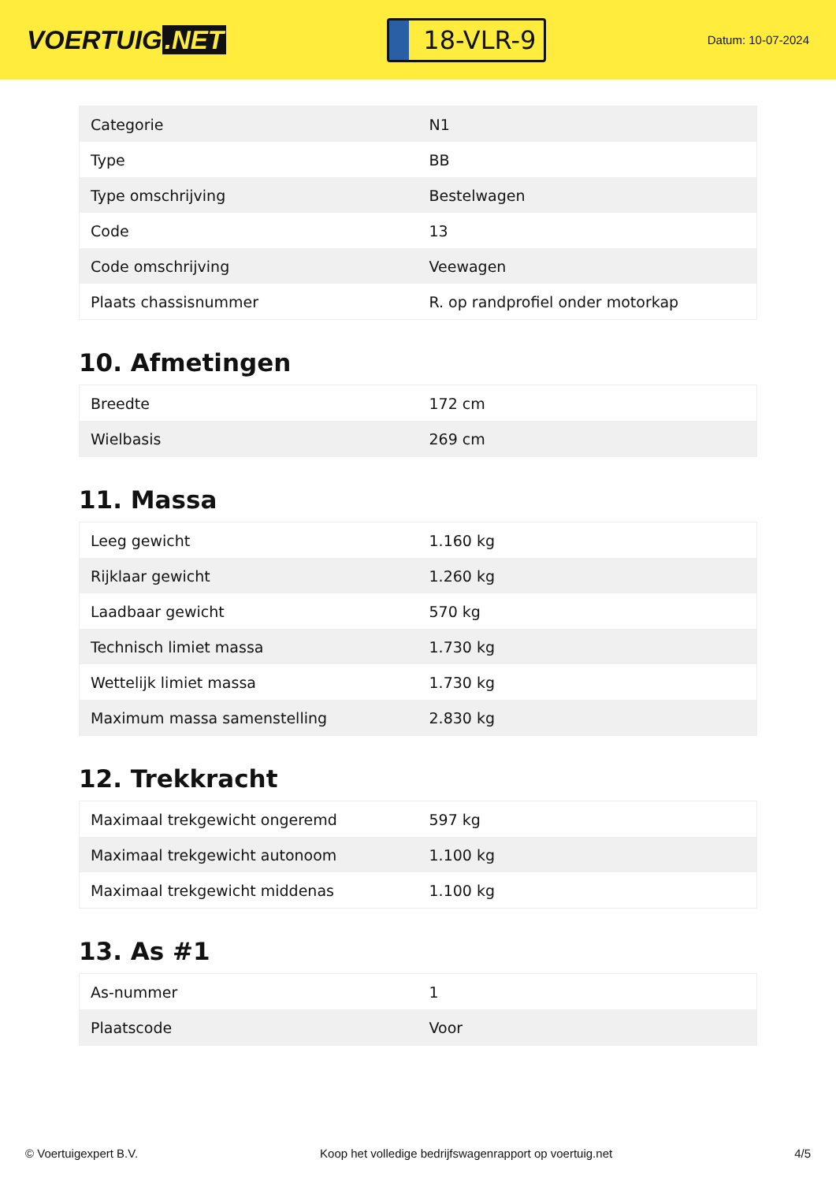VOERTUIG.NET
18-VLR-9
Datum: 10-07-2024
| Categorie | N1 |
| Type | BB |
| Type omschrijving | Bestelwagen |
| Code | 13 |
| Code omschrijving | Veewagen |
| Plaats chassisnummer | R. op randprofiel onder motorkap |
10. Afmetingen
| Breedte | 172 cm |
| Wielbasis | 269 cm |
11. Massa
| Leeg gewicht | 1.160 kg |
| Rijklaar gewicht | 1.260 kg |
| Laadbaar gewicht | 570 kg |
| Technisch limiet massa | 1.730 kg |
| Wettelijk limiet massa | 1.730 kg |
| Maximum massa samenstelling | 2.830 kg |
12. Trekkracht
| Maximaal trekgewicht ongeremd | 597 kg |
| Maximaal trekgewicht autonoom | 1.100 kg |
| Maximaal trekgewicht middenas | 1.100 kg |
13. As #1
| As-nummer | 1 |
| Plaatscode | Voor |
© Voertuigexpert B.V. Koop het volledige bedrijfswagenrapport op voertuig.net 4/5